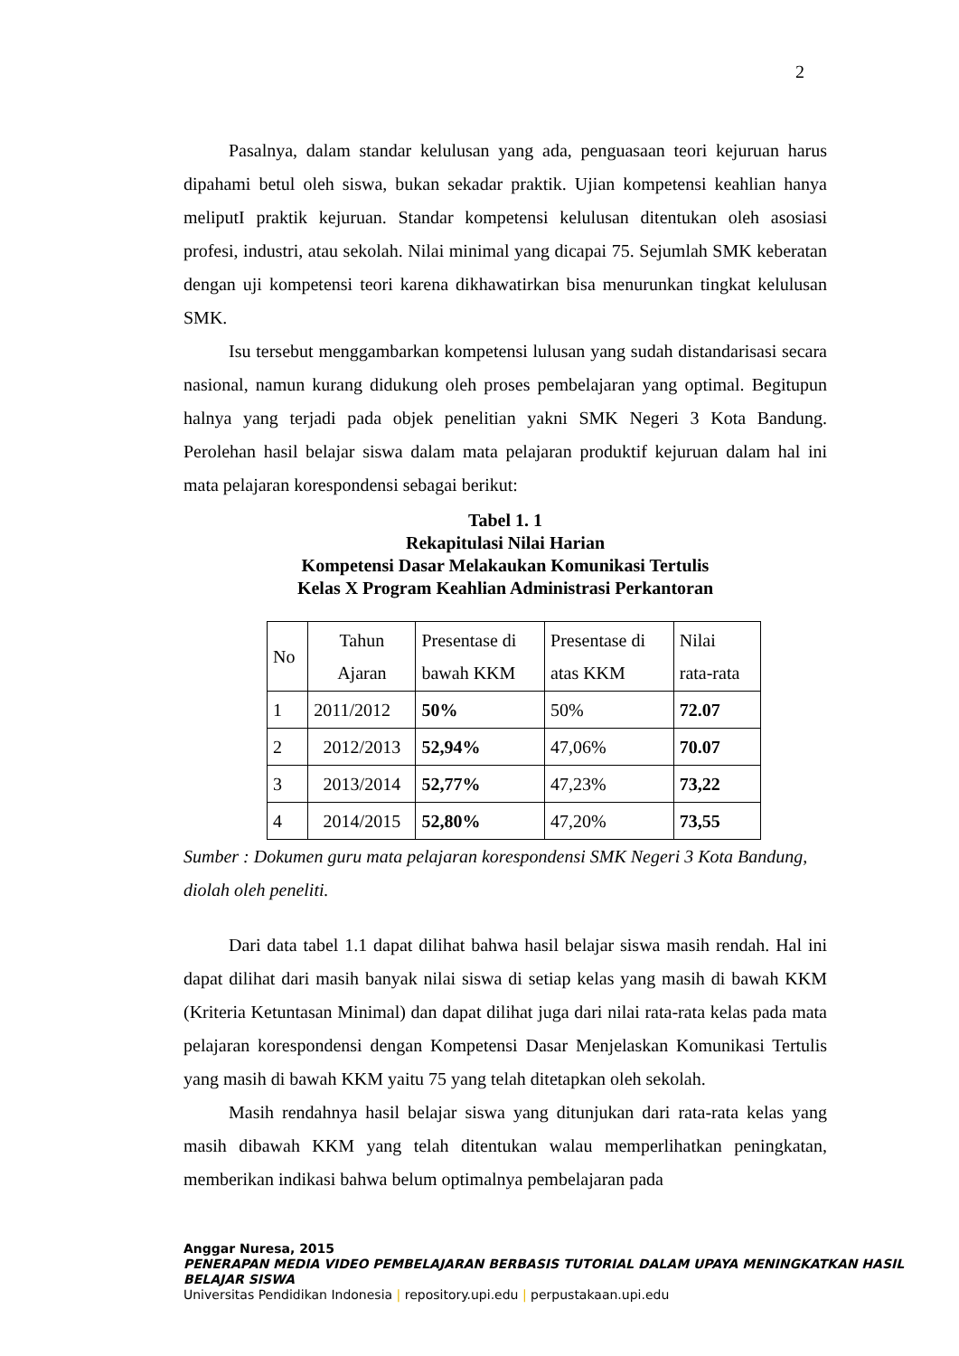2
Pasalnya, dalam standar kelulusan yang ada, penguasaan teori kejuruan harus dipahami betul oleh siswa, bukan sekadar praktik. Ujian kompetensi keahlian hanya meliputI praktik kejuruan. Standar kompetensi kelulusan ditentukan oleh asosiasi profesi, industri, atau sekolah. Nilai minimal yang dicapai 75. Sejumlah SMK keberatan dengan uji kompetensi teori karena dikhawatirkan bisa menurunkan tingkat kelulusan SMK.
Isu tersebut menggambarkan kompetensi lulusan yang sudah distandarisasi secara nasional, namun kurang didukung oleh proses pembelajaran yang optimal. Begitupun halnya yang terjadi pada objek penelitian yakni SMK Negeri 3 Kota Bandung. Perolehan hasil belajar siswa dalam mata pelajaran produktif kejuruan dalam hal ini mata pelajaran korespondensi sebagai berikut:
Tabel 1. 1
Rekapitulasi Nilai Harian
Kompetensi Dasar Melakaukan Komunikasi Tertulis
Kelas X Program Keahlian Administrasi Perkantoran
| No | Tahun Ajaran | Presentase di bawah KKM | Presentase di atas KKM | Nilai rata-rata |
| 1 | 2011/2012 | 50% | 50% | 72.07 |
| 2 | 2012/2013 | 52,94% | 47,06% | 70.07 |
| 3 | 2013/2014 | 52,77% | 47,23% | 73,22 |
| 4 | 2014/2015 | 52,80% | 47,20% | 73,55 |
Sumber : Dokumen guru mata pelajaran korespondensi SMK Negeri 3 Kota Bandung, diolah oleh peneliti.
Dari data tabel 1.1 dapat dilihat bahwa hasil belajar siswa masih rendah. Hal ini dapat dilihat dari masih banyak nilai siswa di setiap kelas yang masih di bawah KKM (Kriteria Ketuntasan Minimal) dan dapat dilihat juga dari nilai rata-rata kelas pada mata pelajaran korespondensi dengan Kompetensi Dasar Menjelaskan Komunikasi Tertulis yang masih di bawah KKM yaitu 75 yang telah ditetapkan oleh sekolah.
Masih rendahnya hasil belajar siswa yang ditunjukan dari rata-rata kelas yang masih dibawah KKM yang telah ditentukan walau memperlihatkan peningkatan, memberikan indikasi bahwa belum optimalnya pembelajaran pada
Anggar Nuresa, 2015
PENERAPAN MEDIA VIDEO PEMBELAJARAN BERBASIS TUTORIAL DALAM UPAYA MENINGKATKAN HASIL BELAJAR SISWA
Universitas Pendidikan Indonesia | repository.upi.edu | perpustakaan.upi.edu